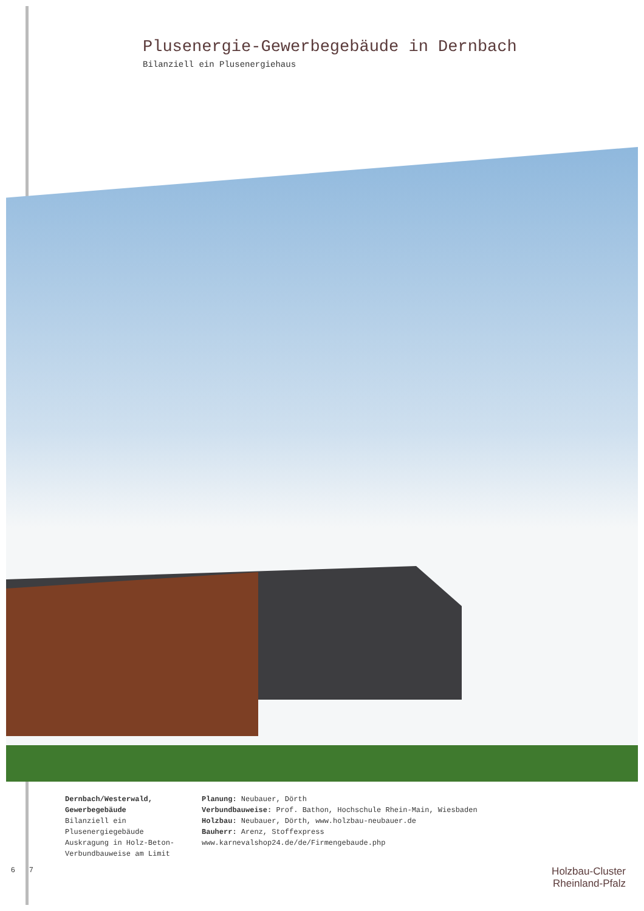Plusenergie-Gewerbegebäude in Dernbach
Bilanziell ein Plusenergiehaus
Dernbach/Westerwald,
Gewerbegebäude
Bilanziell ein
Plusenergiegebäude
Auskragung in Holz-Beton-
Verbundbauweise am Limit
Planung: Neubauer, Dörth
Verbundbauweise: Prof. Bathon, Hochschule Rhein-Main, Wiesbaden
Holzbau: Neubauer, Dörth, www.holzbau-neubauer.de
Bauherr: Arenz, Stoffexpress
www.karnevalshop24.de/de/Firmengebaude.php
6 7
Holzbau-Cluster
Rheinland-Pfalz